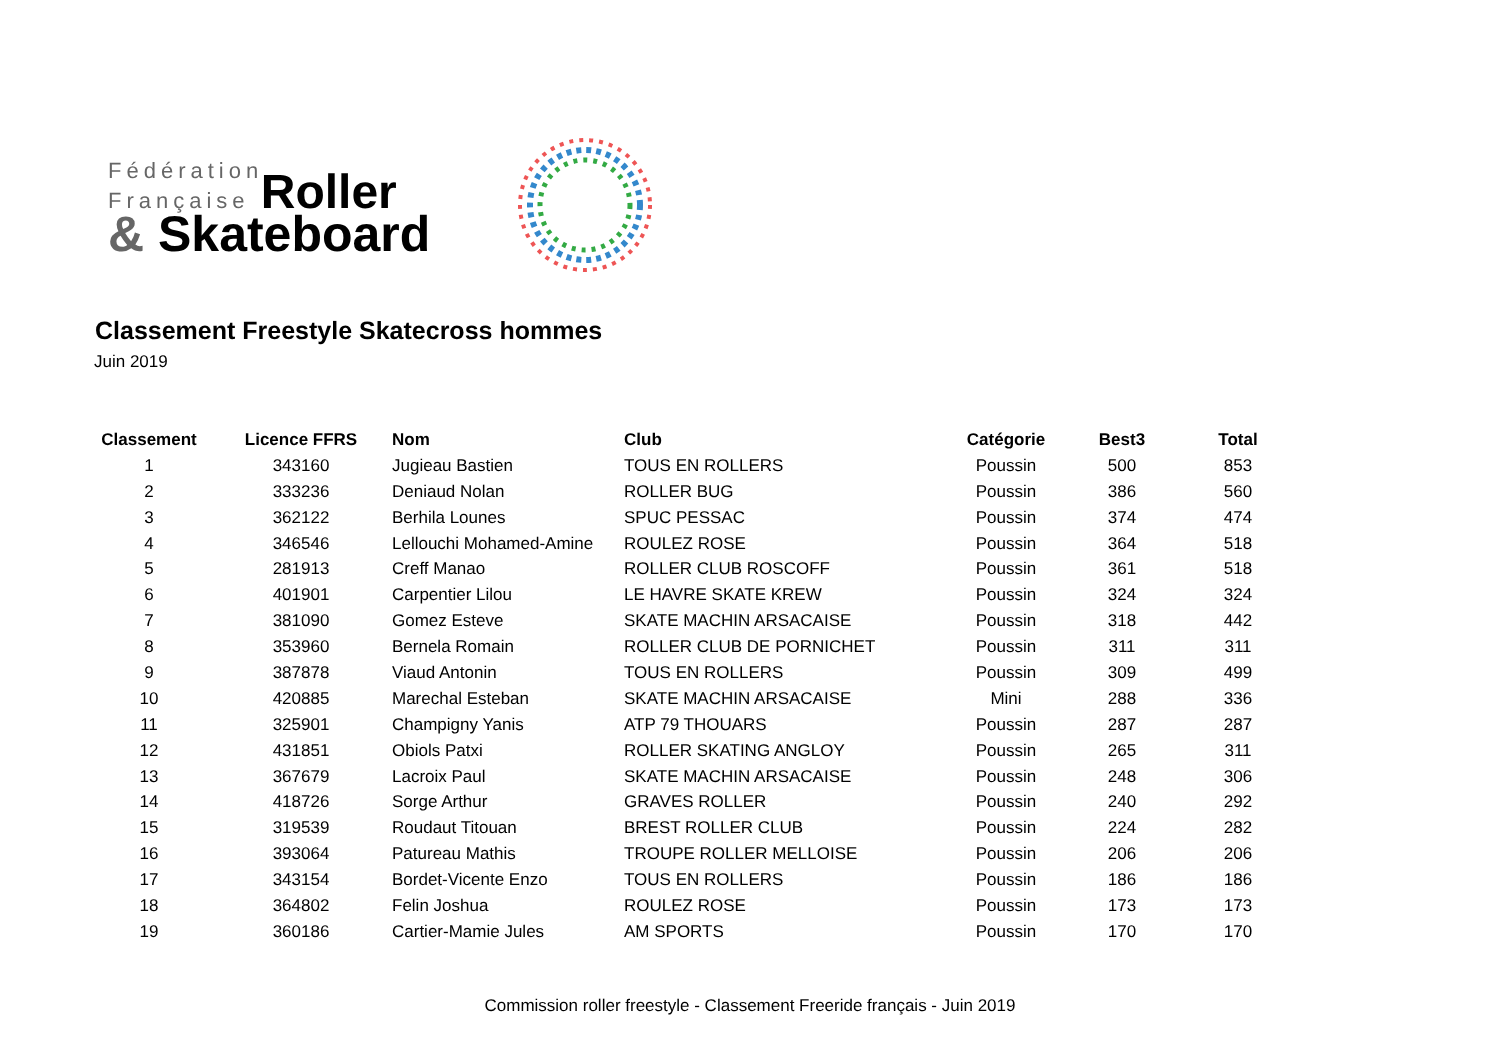Fédération
Française Roller
& Skateboard
Classement Freestyle Skatecross hommes
Juin 2019
| Classement | Licence FFRS | Nom | Club | Catégorie | Best3 | Total |
| --- | --- | --- | --- | --- | --- | --- |
| 1 | 343160 | Jugieau Bastien | TOUS EN ROLLERS | Poussin | 500 | 853 |
| 2 | 333236 | Deniaud Nolan | ROLLER BUG | Poussin | 386 | 560 |
| 3 | 362122 | Berhila Lounes | SPUC PESSAC | Poussin | 374 | 474 |
| 4 | 346546 | Lellouchi Mohamed-Amine | ROULEZ ROSE | Poussin | 364 | 518 |
| 5 | 281913 | Creff Manao | ROLLER CLUB ROSCOFF | Poussin | 361 | 518 |
| 6 | 401901 | Carpentier Lilou | LE HAVRE SKATE KREW | Poussin | 324 | 324 |
| 7 | 381090 | Gomez Esteve | SKATE MACHIN ARSACAISE | Poussin | 318 | 442 |
| 8 | 353960 | Bernela Romain | ROLLER CLUB DE PORNICHET | Poussin | 311 | 311 |
| 9 | 387878 | Viaud Antonin | TOUS EN ROLLERS | Poussin | 309 | 499 |
| 10 | 420885 | Marechal Esteban | SKATE MACHIN ARSACAISE | Mini | 288 | 336 |
| 11 | 325901 | Champigny Yanis | ATP 79 THOUARS | Poussin | 287 | 287 |
| 12 | 431851 | Obiols Patxi | ROLLER SKATING ANGLOY | Poussin | 265 | 311 |
| 13 | 367679 | Lacroix Paul | SKATE MACHIN ARSACAISE | Poussin | 248 | 306 |
| 14 | 418726 | Sorge Arthur | GRAVES ROLLER | Poussin | 240 | 292 |
| 15 | 319539 | Roudaut Titouan | BREST ROLLER CLUB | Poussin | 224 | 282 |
| 16 | 393064 | Patureau Mathis | TROUPE ROLLER MELLOISE | Poussin | 206 | 206 |
| 17 | 343154 | Bordet-Vicente Enzo | TOUS EN ROLLERS | Poussin | 186 | 186 |
| 18 | 364802 | Felin Joshua | ROULEZ ROSE | Poussin | 173 | 173 |
| 19 | 360186 | Cartier-Mamie Jules | AM SPORTS | Poussin | 170 | 170 |
Commission roller freestyle - Classement Freeride français - Juin 2019